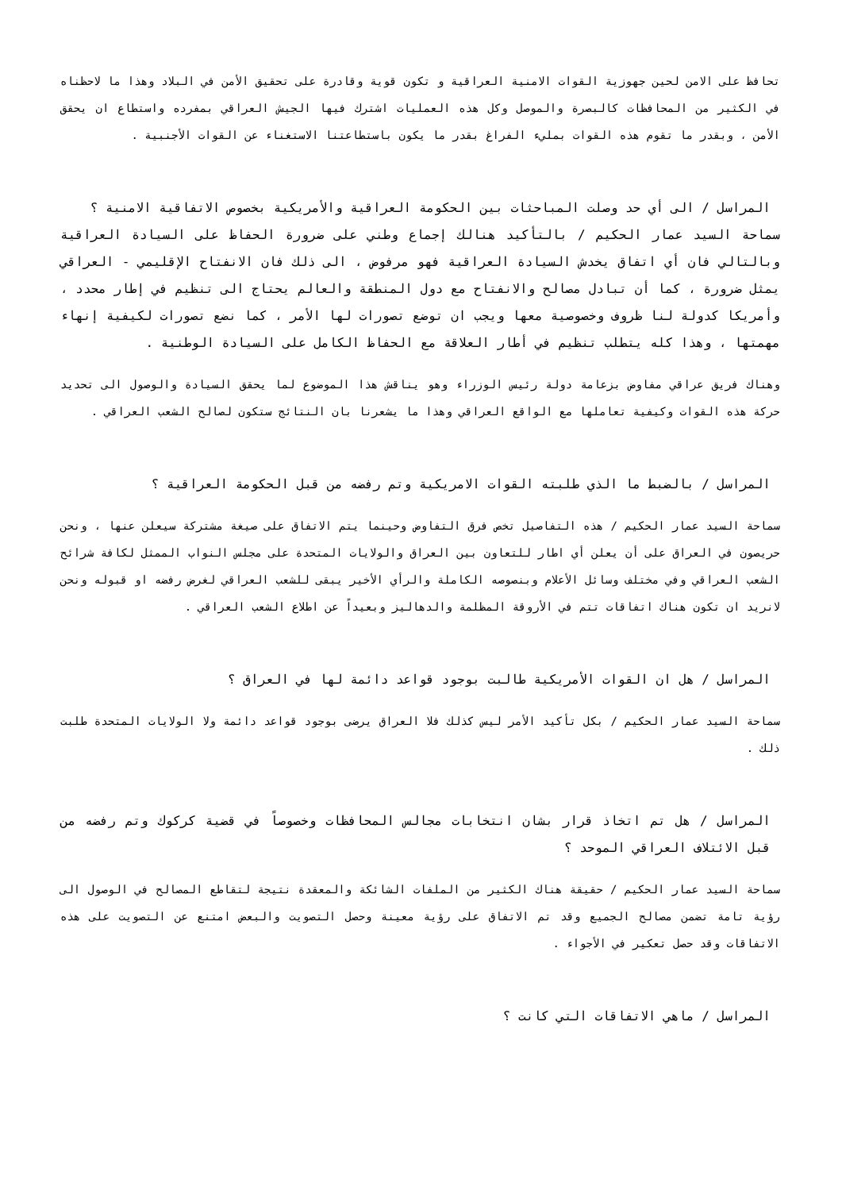تحافظ على الامن لحين جهوزية القوات الامنية العراقية و تكون قوية وقادرة على تحقيق الأمن في البلاد وهذا ما لاحظناه في الكثير من المحافظات كالبصرة والموصل وكل هذه العمليات اشترك فيها الجيش العراقي بمفرده واستطاع ان يحقق الأمن ، وبقدر ما تقوم هذه القوات بمليء الفراغ بقدر ما يكون باستطاعتنا الاستغناء عن القوات الأجنبية .
المراسل / الى أي حد وصلت المباحثات بين الحكومة العراقية والأمريكية بخصوص الاتفاقية الامنية ؟
سماحة السيد عمار الحكيم / بالتأكيد هنالك إجماع وطني على ضرورة الحفاظ على السيادة العراقية وبالتالي فان أي اتفاق يخدش السيادة العراقية فهو مرفوض ، الى ذلك فان الانفتاح الإقليمي - العراقي يمثل ضرورة ، كما أن تبادل مصالح والانفتاح مع دول المنطقة والعالم يحتاج الى تنظيم في إطار محدد ، وأمريكا كدولة لنا ظروف وخصوصية معها ويجب ان توضع تصورات لها الأمر ، كما نضع تصورات لكيفية إنهاء مهمتها ، وهذا كله يتطلب تنظيم في أطار العلاقة مع الحفاظ الكامل على السيادة الوطنية .
وهناك فريق عراقي مفاوض بزعامة دولة رئيس الوزراء وهو يناقش هذا الموضوع لما يحقق السيادة والوصول الى تحديد حركة هذه القوات وكيفية تعاملها مع الواقع العراقي وهذا ما يشعرنا بان النتائج ستكون لصالح الشعب العراقي .
المراسل / بالضبط ما الذي طلبته القوات الامريكية وتم رفضه من قبل الحكومة العراقية ؟
سماحة السيد عمار الحكيم / هذه التفاصيل تخص فرق التفاوض وحينما يتم الاتفاق على صيغة مشتركة سيعلن عنها ، ونحن حريصون في العراق على أن يعلن أي اطار للتعاون بين العراق والولايات المتحدة على مجلس النواب الممثل لكافة شرائح الشعب العراقي وفي مختلف وسائل الأعلام وبنصوصه الكاملة والرأي الأخير يبقى للشعب العراقي لغرض رفضه او قبوله ونحن لانريد ان تكون هناك اتفاقات تتم في الأروقة المظلمة والدهاليز وبعيداً عن اطلاع الشعب العراقي .
المراسل / هل ان القوات الأمريكية طالبت بوجود قواعد دائمة لها في العراق ؟
سماحة السيد عمار الحكيم / بكل تأكيد الأمر ليس كذلك فلا العراق يرضى بوجود قواعد دائمة ولا الولايات المتحدة طلبت ذلك .
المراسل / هل تم اتخاذ قرار بشان انتخابات مجالس المحافظات وخصوصاً في قضية كركوك وتم رفضه من قبل الائتلاف العراقي الموحد ؟
سماحة السيد عمار الحكيم / حقيقة هناك الكثير من الملفات الشائكة والمعقدة نتيجة لتقاطع المصالح في الوصول الى رؤية تامة تضمن مصالح الجميع وقد تم الاتفاق على رؤية معينة وحصل التصويت والبعض امتنع عن التصويت على هذه الاتفاقات وقد حصل تعكير في الأجواء .
المراسل / ماهي الاتفاقات التي كانت ؟